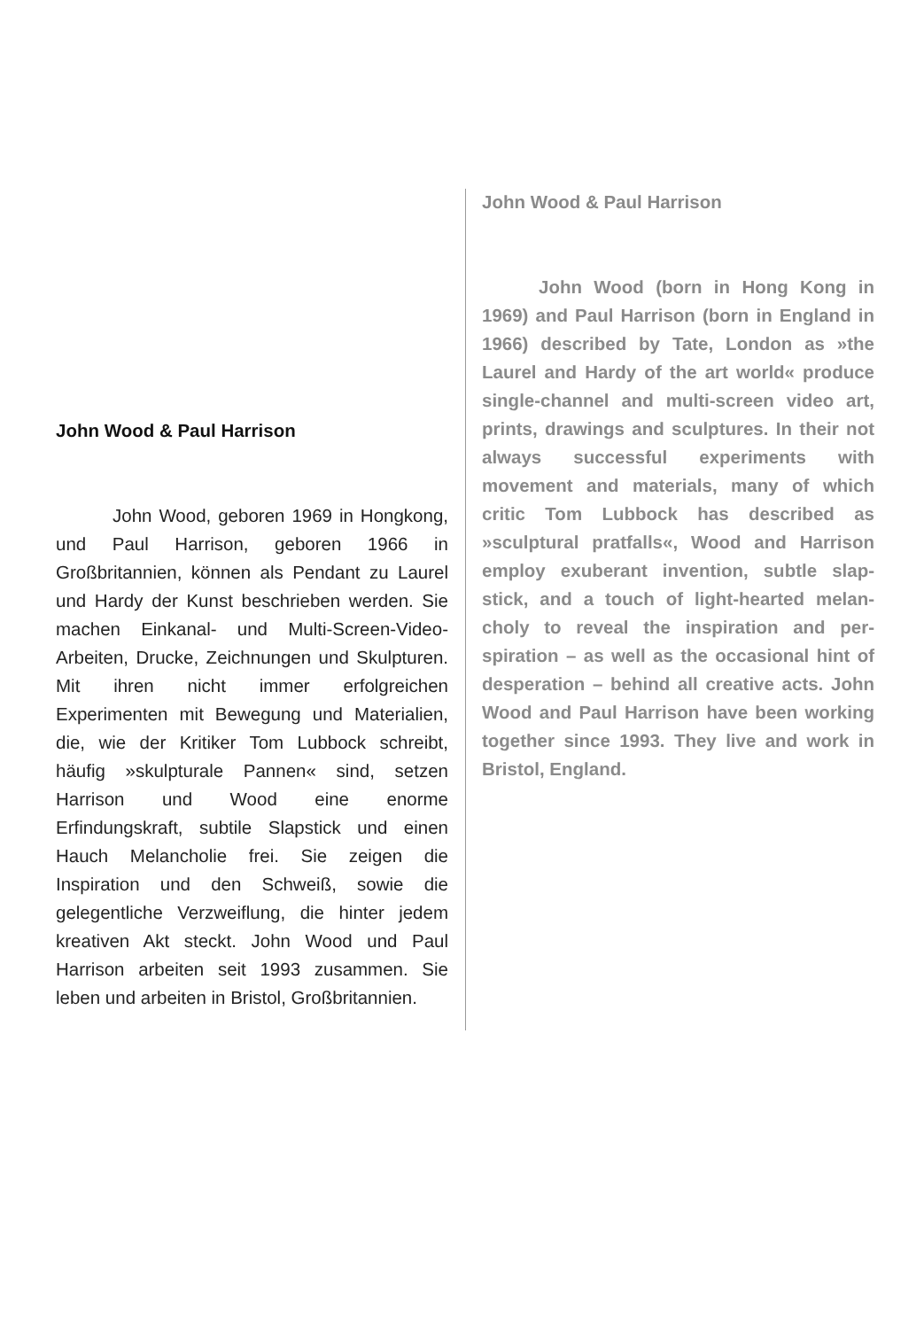John Wood & Paul Harrison
John Wood, geboren 1969 in Hong­kong, und Paul Harrison, geboren 1966 in Großbritannien, können als Pendant zu Laurel und Hardy der Kunst beschrieben werden. Sie machen Einkanal- und Multi-Screen-Video-Arbeiten, Drucke, Zeichnun­gen und Skulpturen. Mit ihren nicht immer erfolgreichen Experimenten mit Bewegung und Materialien, die, wie der Kritiker Tom Lubbock schreibt, häufig »skulpturale Pannen« sind, setzen Harrison und Wood eine enorme Erfindungskraft, subtile Slap­stick und einen Hauch Melancholie frei. Sie zeigen die Inspiration und den Schweiß, sowie die gelegentliche Verzweiflung, die hinter jedem kreativen Akt steckt. John Wood und Paul Harrison arbeiten seit 1993 zusammen. Sie leben und arbeiten in Bristol, Großbritannien.
John Wood & Paul Harrison
John Wood (born in Hong Kong in 1969) and Paul Harrison (born in England in 1966) described by Tate, London as »the Laurel and Hardy of the art world« produce single-channel and multi-screen video art, prints, drawings and sculptures. In their not always successful experiments with movement and materials, many of which critic Tom Lubbock has described as »sculptural pratfalls«, Wood and Harrison employ exuberant invention, subtle slap­stick, and a touch of light-hearted melan­choly to reveal the inspiration and per­spiration – as well as the occasional hint of desperation – behind all creative acts. John Wood and Paul Harrison have been working together since 1993. They live and work in Bristol, England.